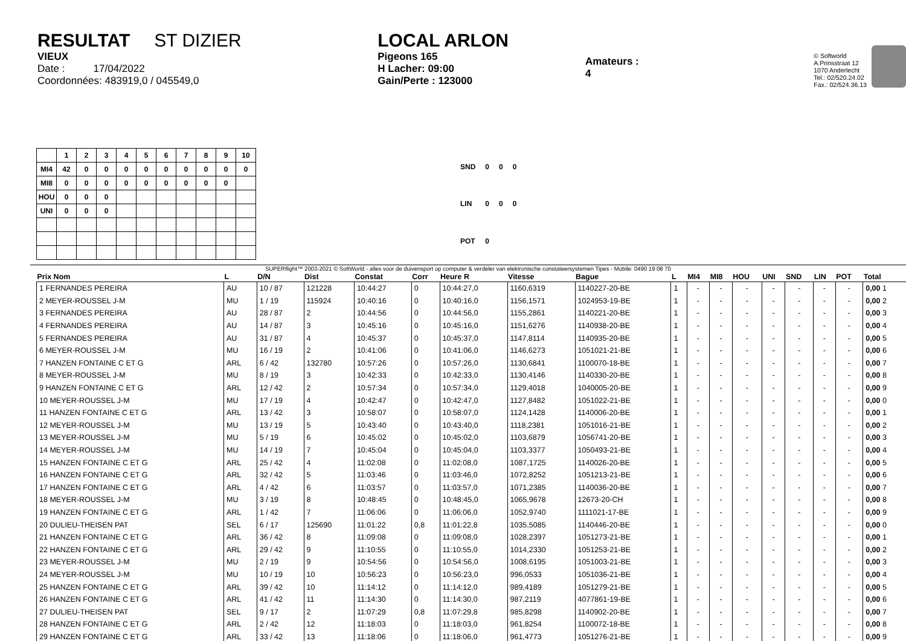RESULTAT ST DIZIER
VIEUX
Date : 17/04/2022
Coordonnées: 483919,0 / 045549,0
LOCAL ARLON
Pigeons 165
H Lacher: 09:00
Gain/Perte : 123000
Amateurs : 4
© Softworld
A.Prinsstraat 12
1070 Anderlecht
Tel.: 02/520.24.02
Fax.: 02/524.36.13
| | 1 | 2 | 3 | 4 | 5 | 6 | 7 | 8 | 9 | 10 |
| --- | --- | --- | --- | --- | --- | --- | --- | --- | --- | --- |
| MI4 | 42 | 0 | 0 | 0 | 0 | 0 | 0 | 0 | 0 | 0 |
| MI8 | 0 | 0 | 0 | 0 | 0 | 0 | 0 | 0 | 0 | |
| HOU | 0 | 0 | 0 | | | | | | | |
| UNI | 0 | 0 | 0 | | | | | | | |
| SND | 0 | 0 | 0 |
| LIN | 0 | 0 | 0 |
| POT | 0 | | |
SUPERflight™ 2003-2021 © SoftWorld - alles voor de duivensport op computer & verdeler van elektronische constateersystemen Tipes - Mobile: 0490 19 08 70
| Prix Nom | L | D/N | Dist | Constat | Corr | Heure R | Vitesse | Bague | L | MI4 | MI8 | HOU | UNI | SND | LIN | POT | Total |
| --- | --- | --- | --- | --- | --- | --- | --- | --- | --- | --- | --- | --- | --- | --- | --- | --- | --- |
| 1 FERNANDES PEREIRA | AU | 10 / 87 | 121228 | 10:44:27 | 0 | 10:44:27,0 | 1160,6319 | 1140227-20-BE | 1 | - | - | - | - | - | - | - | 0,00 1 |
| 2 MEYER-ROUSSEL J-M | MU | 1 / 19 | 115924 | 10:40:16 | 0 | 10:40:16,0 | 1156,1571 | 1024953-19-BE | 1 | - | - | - | - | - | - | - | 0,00 2 |
| 3 FERNANDES PEREIRA | AU | 28 / 87 | 2 | 10:44:56 | 0 | 10:44:56,0 | 1155,2861 | 1140221-20-BE | 1 | - | - | - | - | - | - | - | 0,00 3 |
| 4 FERNANDES PEREIRA | AU | 14 / 87 | 3 | 10:45:16 | 0 | 10:45:16,0 | 1151,6276 | 1140938-20-BE | 1 | - | - | - | - | - | - | - | 0,00 4 |
| 5 FERNANDES PEREIRA | AU | 31 / 87 | 4 | 10:45:37 | 0 | 10:45:37,0 | 1147,8114 | 1140935-20-BE | 1 | - | - | - | - | - | - | - | 0,00 5 |
| 6 MEYER-ROUSSEL J-M | MU | 16 / 19 | 2 | 10:41:06 | 0 | 10:41:06,0 | 1146,6273 | 1051021-21-BE | 1 | - | - | - | - | - | - | - | 0,00 6 |
| 7 HANZEN FONTAINE C ET G | ARL | 6 / 42 | 132780 | 10:57:26 | 0 | 10:57:26,0 | 1130,6841 | 1100070-18-BE | 1 | - | - | - | - | - | - | - | 0,00 7 |
| 8 MEYER-ROUSSEL J-M | MU | 8 / 19 | 3 | 10:42:33 | 0 | 10:42:33,0 | 1130,4146 | 1140330-20-BE | 1 | - | - | - | - | - | - | - | 0,00 8 |
| 9 HANZEN FONTAINE C ET G | ARL | 12 / 42 | 2 | 10:57:34 | 0 | 10:57:34,0 | 1129,4018 | 1040005-20-BE | 1 | - | - | - | - | - | - | - | 0,00 9 |
| 10 MEYER-ROUSSEL J-M | MU | 17 / 19 | 4 | 10:42:47 | 0 | 10:42:47,0 | 1127,8482 | 1051022-21-BE | 1 | - | - | - | - | - | - | - | 0,00 0 |
| 11 HANZEN FONTAINE C ET G | ARL | 13 / 42 | 3 | 10:58:07 | 0 | 10:58:07,0 | 1124,1428 | 1140006-20-BE | 1 | - | - | - | - | - | - | - | 0,00 1 |
| 12 MEYER-ROUSSEL J-M | MU | 13 / 19 | 5 | 10:43:40 | 0 | 10:43:40,0 | 1118,2381 | 1051016-21-BE | 1 | - | - | - | - | - | - | - | 0,00 2 |
| 13 MEYER-ROUSSEL J-M | MU | 5 / 19 | 6 | 10:45:02 | 0 | 10:45:02,0 | 1103,6879 | 1056741-20-BE | 1 | - | - | - | - | - | - | - | 0,00 3 |
| 14 MEYER-ROUSSEL J-M | MU | 14 / 19 | 7 | 10:45:04 | 0 | 10:45:04,0 | 1103,3377 | 1050493-21-BE | 1 | - | - | - | - | - | - | - | 0,00 4 |
| 15 HANZEN FONTAINE C ET G | ARL | 25 / 42 | 4 | 11:02:08 | 0 | 11:02:08,0 | 1087,1725 | 1140026-20-BE | 1 | - | - | - | - | - | - | - | 0,00 5 |
| 16 HANZEN FONTAINE C ET G | ARL | 32 / 42 | 5 | 11:03:46 | 0 | 11:03:46,0 | 1072,8252 | 1051213-21-BE | 1 | - | - | - | - | - | - | - | 0,00 6 |
| 17 HANZEN FONTAINE C ET G | ARL | 4 / 42 | 6 | 11:03:57 | 0 | 11:03:57,0 | 1071,2385 | 1140036-20-BE | 1 | - | - | - | - | - | - | - | 0,00 7 |
| 18 MEYER-ROUSSEL J-M | MU | 3 / 19 | 8 | 10:48:45 | 0 | 10:48:45,0 | 1065,9678 | 12673-20-CH | 1 | - | - | - | - | - | - | - | 0,00 8 |
| 19 HANZEN FONTAINE C ET G | ARL | 1 / 42 | 7 | 11:06:06 | 0 | 11:06:06,0 | 1052,9740 | 1111021-17-BE | 1 | - | - | - | - | - | - | - | 0,00 9 |
| 20 DULIEU-THEISEN PAT | SEL | 6 / 17 | 125690 | 11:01:22 | 0,8 | 11:01:22,8 | 1035,5085 | 1140446-20-BE | 1 | - | - | - | - | - | - | - | 0,00 0 |
| 21 HANZEN FONTAINE C ET G | ARL | 36 / 42 | 8 | 11:09:08 | 0 | 11:09:08,0 | 1028,2397 | 1051273-21-BE | 1 | - | - | - | - | - | - | - | 0,00 1 |
| 22 HANZEN FONTAINE C ET G | ARL | 29 / 42 | 9 | 11:10:55 | 0 | 11:10:55,0 | 1014,2330 | 1051253-21-BE | 1 | - | - | - | - | - | - | - | 0,00 2 |
| 23 MEYER-ROUSSEL J-M | MU | 2 / 19 | 9 | 10:54:56 | 0 | 10:54:56,0 | 1008,6195 | 1051003-21-BE | 1 | - | - | - | - | - | - | - | 0,00 3 |
| 24 MEYER-ROUSSEL J-M | MU | 10 / 19 | 10 | 10:56:23 | 0 | 10:56:23,0 | 996,0533 | 1051036-21-BE | 1 | - | - | - | - | - | - | - | 0,00 4 |
| 25 HANZEN FONTAINE C ET G | ARL | 39 / 42 | 10 | 11:14:12 | 0 | 11:14:12,0 | 989,4189 | 1051279-21-BE | 1 | - | - | - | - | - | - | - | 0,00 5 |
| 26 HANZEN FONTAINE C ET G | ARL | 41 / 42 | 11 | 11:14:30 | 0 | 11:14:30,0 | 987,2119 | 4077861-19-BE | 1 | - | - | - | - | - | - | - | 0,00 6 |
| 27 DULIEU-THEISEN PAT | SEL | 9 / 17 | 2 | 11:07:29 | 0,8 | 11:07:29,8 | 985,8298 | 1140902-20-BE | 1 | - | - | - | - | - | - | - | 0,00 7 |
| 28 HANZEN FONTAINE C ET G | ARL | 2 / 42 | 12 | 11:18:03 | 0 | 11:18:03,0 | 961,8254 | 1100072-18-BE | 1 | - | - | - | - | - | - | - | 0,00 8 |
| 29 HANZEN FONTAINE C ET G | ARL | 33 / 42 | 13 | 11:18:06 | 0 | 11:18:06,0 | 961,4773 | 1051276-21-BE | 1 | - | - | - | - | - | - | - | 0,00 9 |